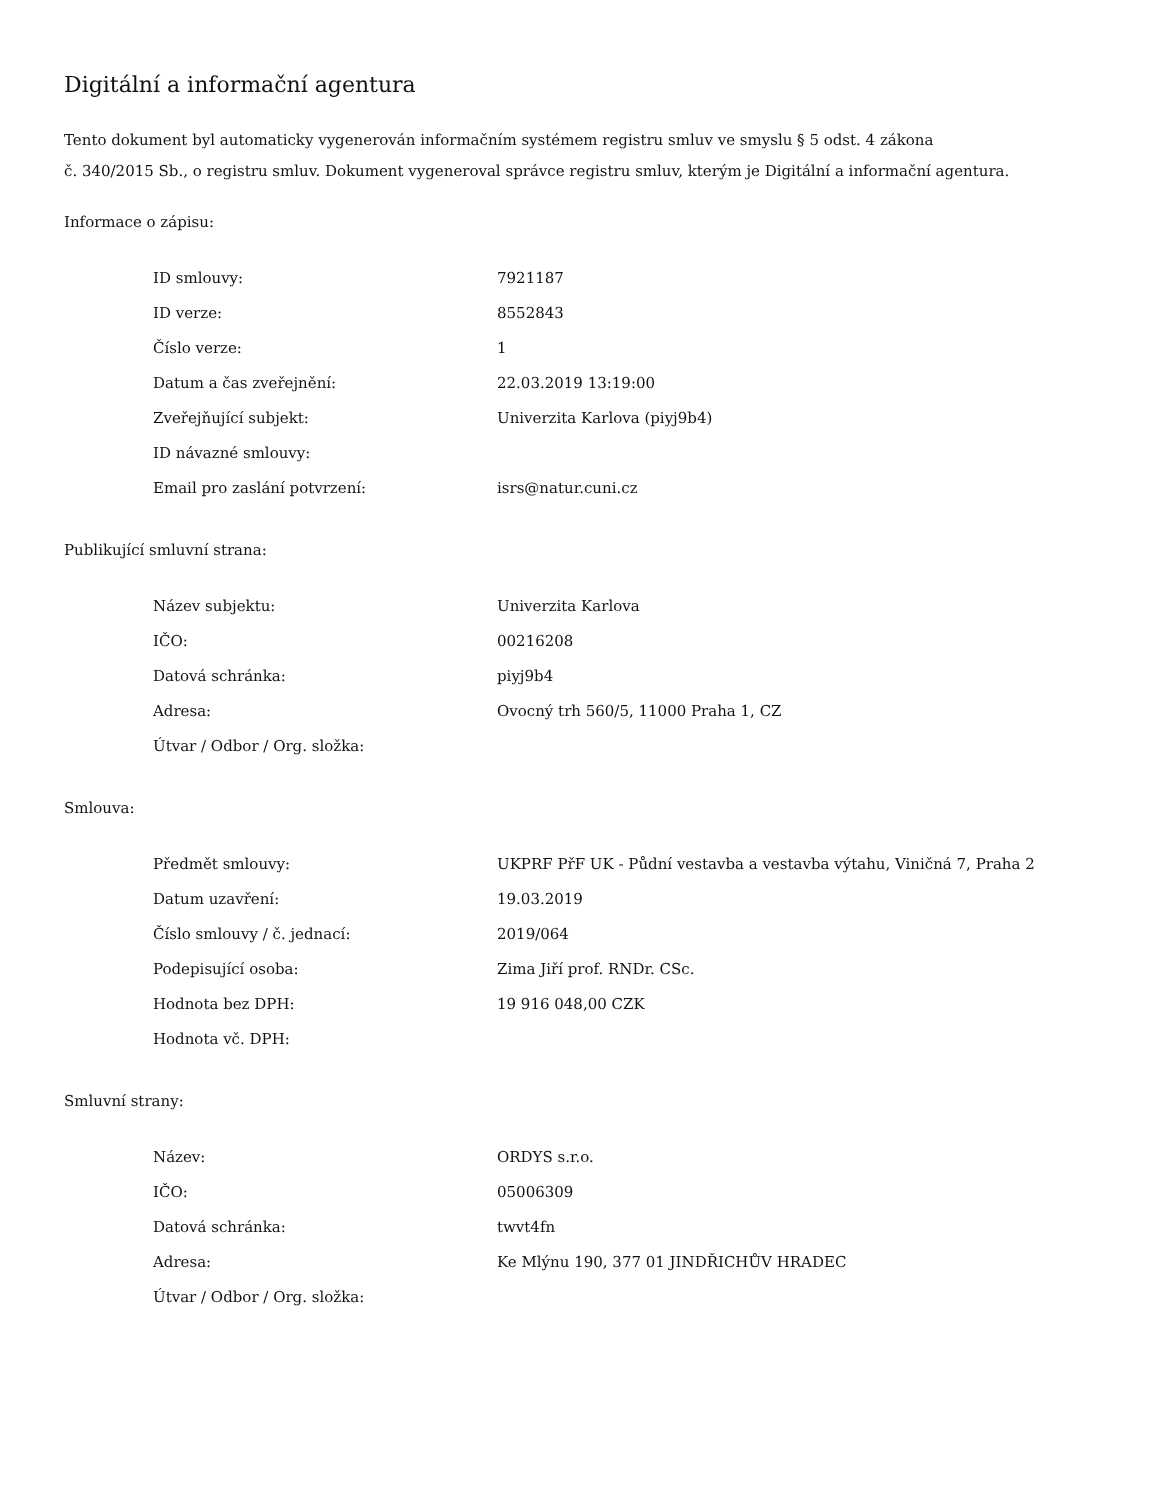Digitální a informační agentura
Tento dokument byl automaticky vygenerován informačním systémem registru smluv ve smyslu § 5 odst. 4 zákona
č. 340/2015 Sb., o registru smluv. Dokument vygeneroval správce registru smluv, kterým je Digitální a informační agentura.
Informace o zápisu:
| ID smlouvy: | 7921187 |
| ID verze: | 8552843 |
| Číslo verze: | 1 |
| Datum a čas zveřejnění: | 22.03.2019 13:19:00 |
| Zveřejňující subjekt: | Univerzita Karlova (piyj9b4) |
| ID návazné smlouvy: | |
| Email pro zaslání potvrzení: | isrs@natur.cuni.cz |
Publikující smluvní strana:
| Název subjektu: | Univerzita Karlova |
| IČO: | 00216208 |
| Datová schránka: | piyj9b4 |
| Adresa: | Ovocný trh 560/5, 11000 Praha 1, CZ |
| Útvar / Odbor / Org. složka: | |
Smlouva:
| Předmět smlouvy: | UKPRF PřF UK - Půdní vestavba a vestavba výtahu, Viničná 7, Praha 2 |
| Datum uzavření: | 19.03.2019 |
| Číslo smlouvy / č. jednací: | 2019/064 |
| Podepisující osoba: | Zima Jiří prof. RNDr. CSc. |
| Hodnota bez DPH: | 19 916 048,00 CZK |
| Hodnota vč. DPH: | |
Smluvní strany:
| Název: | ORDYS s.r.o. |
| IČO: | 05006309 |
| Datová schránka: | twvt4fn |
| Adresa: | Ke Mlýnu 190, 377 01 JINDŘICHŮV HRADEC |
| Útvar / Odbor / Org. složka: | |